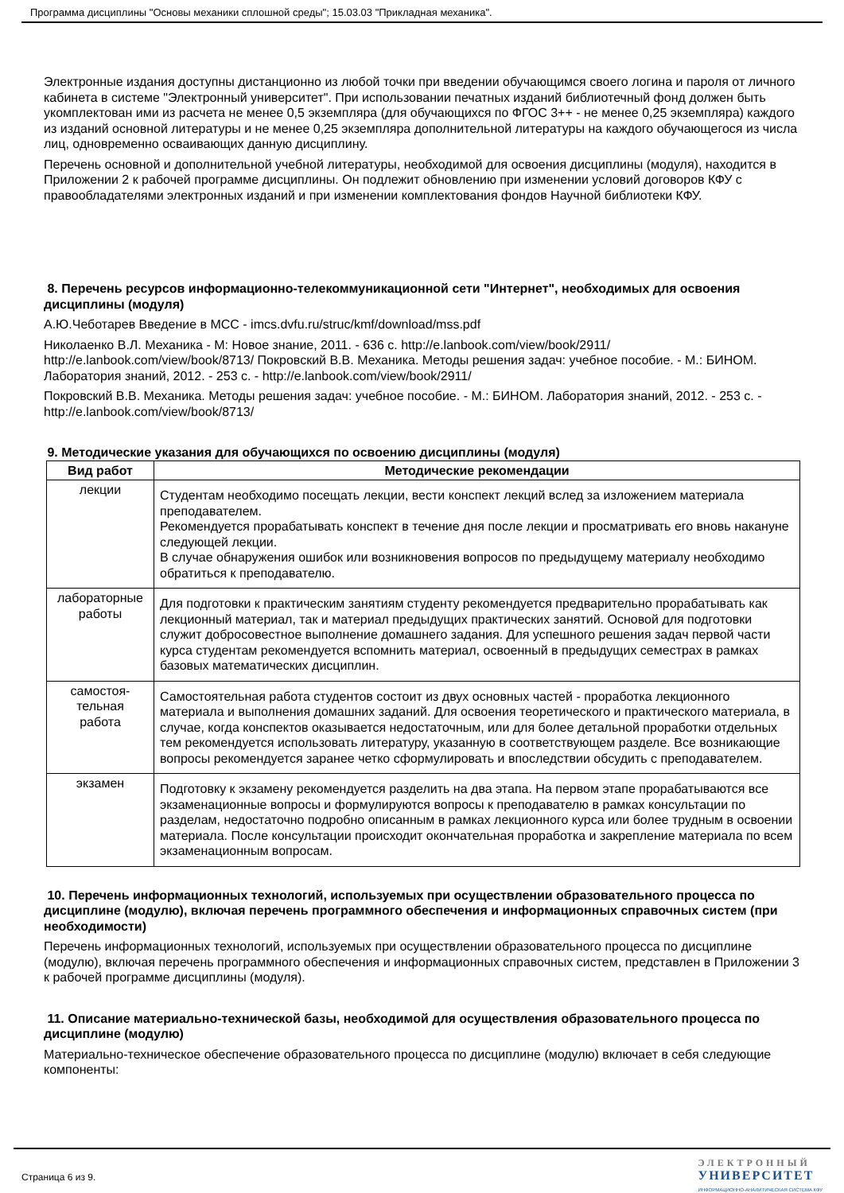Программа дисциплины "Основы механики сплошной среды"; 15.03.03 "Прикладная механика".
Электронные издания доступны дистанционно из любой точки при введении обучающимся своего логина и пароля от личного кабинета в системе "Электронный университет". При использовании печатных изданий библиотечный фонд должен быть укомплектован ими из расчета не менее 0,5 экземпляра (для обучающихся по ФГОС 3++ - не менее 0,25 экземпляра) каждого из изданий основной литературы и не менее 0,25 экземпляра дополнительной литературы на каждого обучающегося из числа лиц, одновременно осваивающих данную дисциплину.
Перечень основной и дополнительной учебной литературы, необходимой для освоения дисциплины (модуля), находится в Приложении 2 к рабочей программе дисциплины. Он подлежит обновлению при изменении условий договоров КФУ с правообладателями электронных изданий и при изменении комплектования фондов Научной библиотеки КФУ.
8. Перечень ресурсов информационно-телекоммуникационной сети "Интернет", необходимых для освоения дисциплины (модуля)
А.Ю.Чеботарев Введение в МСС - imcs.dvfu.ru/struc/kmf/download/mss.pdf
Николаенко В.Л. Механика - М: Новое знание, 2011. - 636 с. http://e.lanbook.com/view/book/2911/ http://e.lanbook.com/view/book/8713/ Покровский В.В. Механика. Методы решения задач: учебное пособие. - М.: БИНОМ. Лаборатория знаний, 2012. - 253 с. - http://e.lanbook.com/view/book/2911/
Покровский В.В. Механика. Методы решения задач: учебное пособие. - М.: БИНОМ. Лаборатория знаний, 2012. - 253 с. - http://e.lanbook.com/view/book/8713/
9. Методические указания для обучающихся по освоению дисциплины (модуля)
| Вид работ | Методические рекомендации |
| --- | --- |
| лекции | Студентам необходимо посещать лекции, вести конспект лекций вслед за изложением материала преподавателем. Рекомендуется прорабатывать конспект в течение дня после лекции и просматривать его вновь накануне следующей лекции. В случае обнаружения ошибок или возникновения вопросов по предыдущему материалу необходимо обратиться к преподавателю. |
| лабораторные работы | Для подготовки к практическим занятиям студенту рекомендуется предварительно прорабатывать как лекционный материал, так и материал предыдущих практических занятий. Основой для подготовки служит добросовестное выполнение домашнего задания. Для успешного решения задач первой части курса студентам рекомендуется вспомнить материал, освоенный в предыдущих семестрах в рамках базовых математических дисциплин. |
| самостоя- тельная работа | Самостоятельная работа студентов состоит из двух основных частей - проработка лекционного материала и выполнения домашних заданий. Для освоения теоретического и практического материала, в случае, когда конспектов оказывается недостаточным, или для более детальной проработки отдельных тем рекомендуется использовать литературу, указанную в соответствующем разделе. Все возникающие вопросы рекомендуется заранее четко сформулировать и впоследствии обсудить с преподавателем. |
| экзамен | Подготовку к экзамену рекомендуется разделить на два этапа. На первом этапе прорабатываются все экзаменационные вопросы и формулируются вопросы к преподавателю в рамках консультации по разделам, недостаточно подробно описанным в рамках лекционного курса или более трудным в освоении материала. После консультации происходит окончательная проработка и закрепление материала по всем экзаменационным вопросам. |
10. Перечень информационных технологий, используемых при осуществлении образовательного процесса по дисциплине (модулю), включая перечень программного обеспечения и информационных справочных систем (при необходимости)
Перечень информационных технологий, используемых при осуществлении образовательного процесса по дисциплине (модулю), включая перечень программного обеспечения и информационных справочных систем, представлен в Приложении 3 к рабочей программе дисциплины (модуля).
11. Описание материально-технической базы, необходимой для осуществления образовательного процесса по дисциплине (модулю)
Материально-техническое обеспечение образовательного процесса по дисциплине (модулю) включает в себя следующие компоненты:
Страница 6 из 9.
ЭЛЕКТРОННЫЙ
УНИВЕРСИТЕТ
ИНФОРМАЦИОННО-АНАЛИТИЧЕСКАЯ СИСТЕМА КФУ